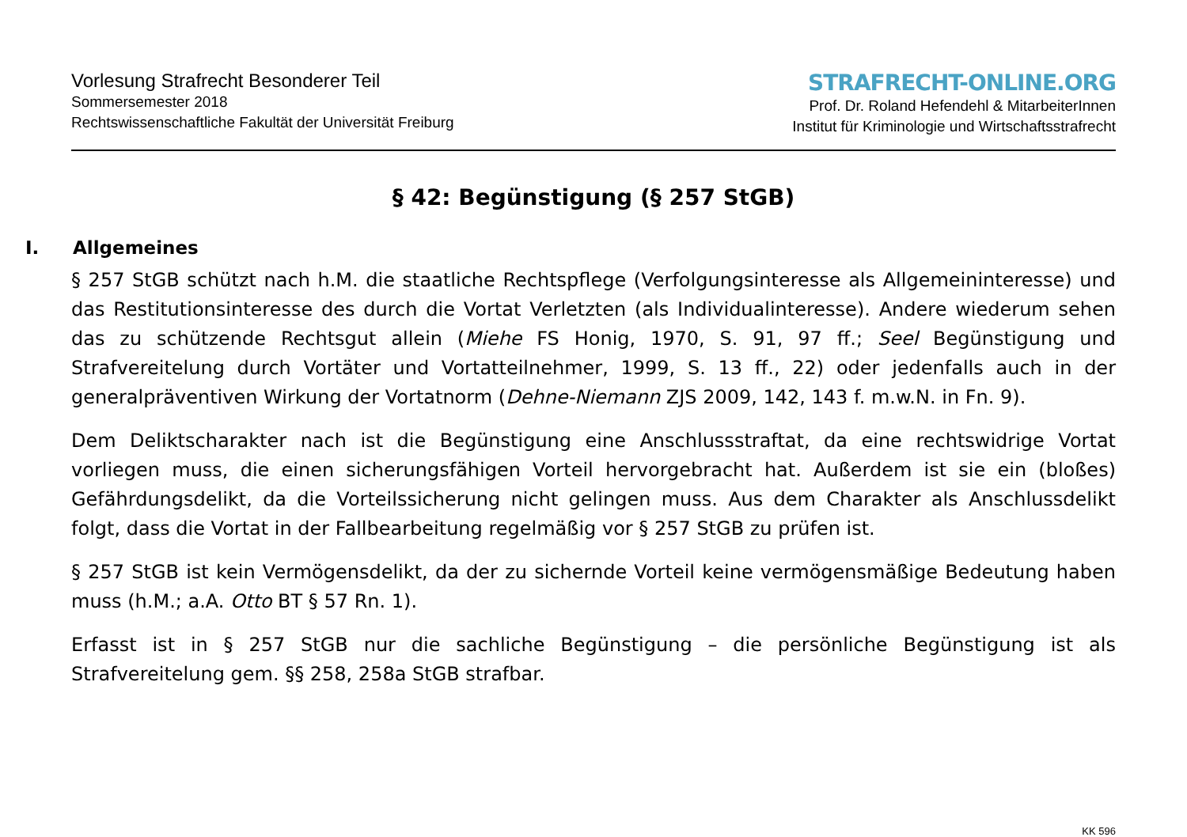Vorlesung Strafrecht Besonderer Teil
Sommersemester 2018
Rechtswissenschaftliche Fakultät der Universität Freiburg
STRAFRECHT-ONLINE.ORG
Prof. Dr. Roland Hefendehl & MitarbeiterInnen
Institut für Kriminologie und Wirtschaftsstrafrecht
§ 42: Begünstigung (§ 257 StGB)
I. Allgemeines
§ 257 StGB schützt nach h.M. die staatliche Rechtspflege (Verfolgungsinteresse als Allgemeininteresse) und das Restitutionsinteresse des durch die Vortat Verletzten (als Individualinteresse). Andere wiederum sehen das zu schützende Rechtsgut allein (Miehe FS Honig, 1970, S. 91, 97 ff.; Seel Begünstigung und Strafvereitelung durch Vortäter und Vortatteilnehmer, 1999, S. 13 ff., 22) oder jedenfalls auch in der generalpräventiven Wirkung der Vortatnorm (Dehne-Niemann ZJS 2009, 142, 143 f. m.w.N. in Fn. 9).
Dem Deliktscharakter nach ist die Begünstigung eine Anschlussstraftat, da eine rechtswidrige Vortat vorliegen muss, die einen sicherungsfähigen Vorteil hervorgebracht hat. Außerdem ist sie ein (bloßes) Gefährdungsdelikt, da die Vorteilssicherung nicht gelingen muss. Aus dem Charakter als Anschlussdelikt folgt, dass die Vortat in der Fallbearbeitung regelmäßig vor § 257 StGB zu prüfen ist.
§ 257 StGB ist kein Vermögensdelikt, da der zu sichernde Vorteil keine vermögensmäßige Bedeutung haben muss (h.M.; a.A. Otto BT § 57 Rn. 1).
Erfasst ist in § 257 StGB nur die sachliche Begünstigung – die persönliche Begünstigung ist als Strafvereitelung gem. §§ 258, 258a StGB strafbar.
KK 596